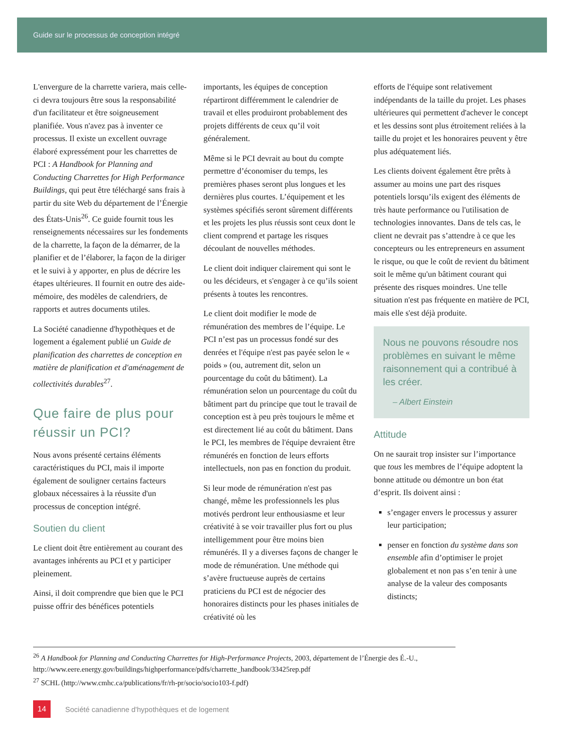Guide sur le processus de conception intégré
L'envergure de la charrette variera, mais celle-ci devra toujours être sous la responsabilité d'un facilitateur et être soigneusement planifiée. Vous n'avez pas à inventer ce processus. Il existe un excellent ouvrage élaboré expressément pour les charrettes de PCI : A Handbook for Planning and Conducting Charrettes for High Performance Buildings, qui peut être téléchargé sans frais à partir du site Web du département de l’Énergie des États-Unis<sup>26</sup>. Ce guide fournit tous les renseignements nécessaires sur les fondements de la charrette, la façon de la démarrer, de la planifier et de l’élaborer, la façon de la diriger et le suivi à y apporter, en plus de décrire les étapes ultérieures. Il fournit en outre des aide-mémoire, des modèles de calendriers, de rapports et autres documents utiles.
La Société canadienne d'hypothèques et de logement a également publié un Guide de planification des charrettes de conception en matière de planification et d'aménagement de collectivités durables<sup>27</sup>.
Que faire de plus pour réussir un PCI?
Nous avons présenté certains éléments caractéristiques du PCI, mais il importe également de souligner certains facteurs globaux nécessaires à la réussite d'un processus de conception intégré.
Soutien du client
Le client doit être entièrement au courant des avantages inhérents au PCI et y participer pleinement.
Ainsi, il doit comprendre que bien que le PCI puisse offrir des bénéfices potentiels
importants, les équipes de conception répartiront différemment le calendrier de travail et elles produiront probablement des projets différents de ceux qu’il voit généralement.
Même si le PCI devrait au bout du compte permettre d’économiser du temps, les premières phases seront plus longues et les dernières plus courtes. L’équipement et les systèmes spécifiés seront sûrement différents et les projets les plus réussis sont ceux dont le client comprend et partage les risques découlant de nouvelles méthodes.
Le client doit indiquer clairement qui sont le ou les décideurs, et s'engager à ce qu’ils soient présents à toutes les rencontres.
Le client doit modifier le mode de rémunération des membres de l’équipe. Le PCI n’est pas un processus fondé sur des denrées et l'équipe n'est pas payée selon le « poids » (ou, autrement dit, selon un pourcentage du coût du bâtiment). La rémunération selon un pourcentage du coût du bâtiment part du principe que tout le travail de conception est à peu près toujours le même et est directement lié au coût du bâtiment. Dans le PCI, les membres de l'équipe devraient être rémunérés en fonction de leurs efforts intellectuels, non pas en fonction du produit.
Si leur mode de rémunération n'est pas changé, même les professionnels les plus motivés perdront leur enthousiasme et leur créativité à se voir travailler plus fort ou plus intelligemment pour être moins bien rémunérés. Il y a diverses façons de changer le mode de rémunération. Une méthode qui s’avère fructueuse auprès de certains praticiens du PCI est de négocier des honoraires distincts pour les phases initiales de créativité où les
efforts de l'équipe sont relativement indépendants de la taille du projet. Les phases ultérieures qui permettent d'achever le concept et les dessins sont plus étroitement reliées à la taille du projet et les honoraires peuvent y être plus adéquatement liés.
Les clients doivent également être prêts à assumer au moins une part des risques potentiels lorsqu’ils exigent des éléments de très haute performance ou l'utilisation de technologies innovantes. Dans de tels cas, le client ne devrait pas s’attendre à ce que les concepteurs ou les entrepreneurs en assument le risque, ou que le coût de revient du bâtiment soit le même qu'un bâtiment courant qui présente des risques moindres. Une telle situation n'est pas fréquente en matière de PCI, mais elle s'est déjà produite.
Nous ne pouvons résoudre nos problèmes en suivant le même raisonnement qui a contribué à les créer.
– Albert Einstein
Attitude
On ne saurait trop insister sur l’importance que tous les membres de l’équipe adoptent la bonne attitude ou démontre un bon état d’esprit. Ils doivent ainsi :
s’engager envers le processus y assurer leur participation;
penser en fonction du système dans son ensemble afin d’optimiser le projet globalement et non pas s’en tenir à une analyse de la valeur des composants distincts;
<sup>26</sup> A Handbook for Planning and Conducting Charrettes for High-Performance Projects, 2003, département de l’Énergie des É.-U., http://www.eere.energy.gov/buildings/highperformance/pdfs/charrette_handbook/33425rep.pdf
<sup>27</sup> SCHL (http://www.cmhc.ca/publications/fr/rh-pr/socio/socio103-f.pdf)
14
Société canadienne d'hypothèques et de logement